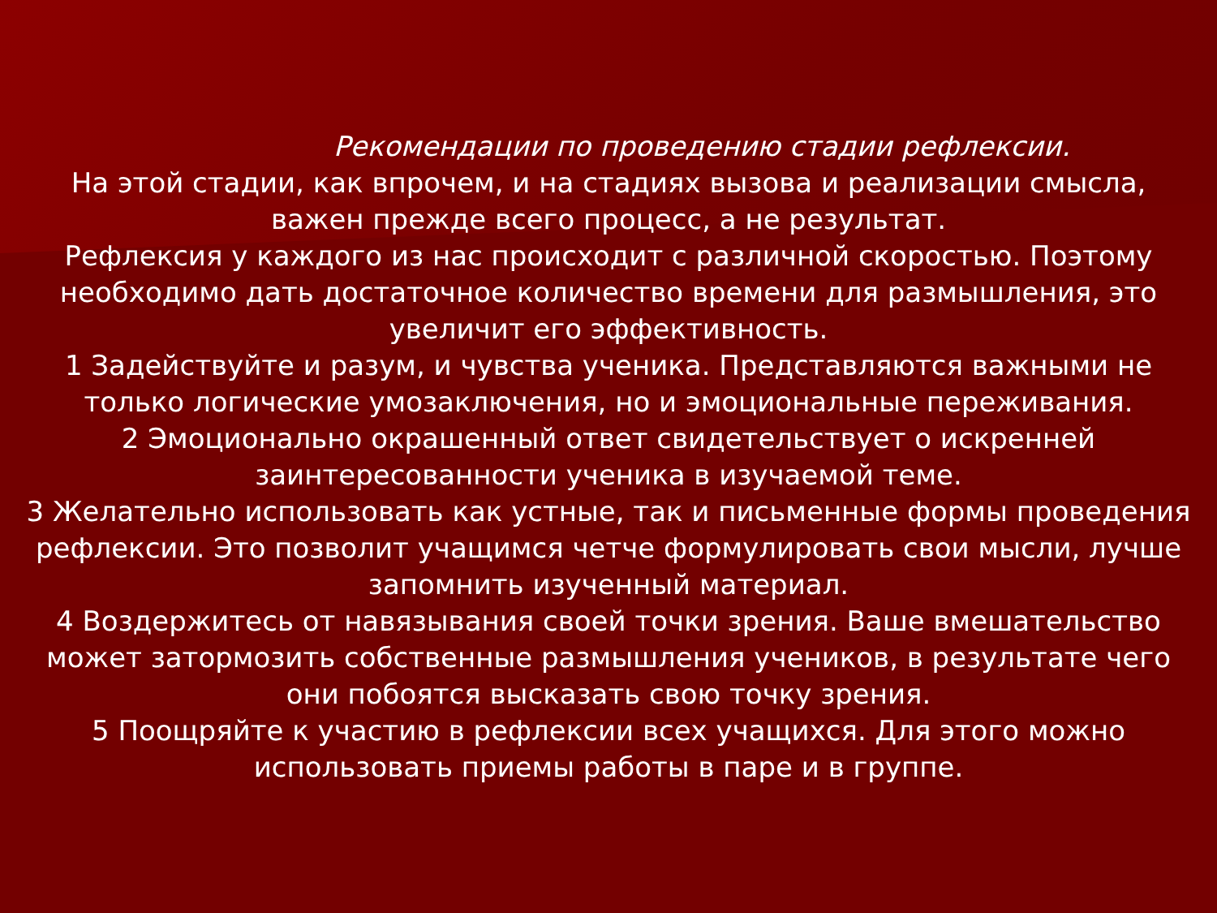Рекомендации по проведению стадии рефлексии.
На этой стадии, как впрочем, и на стадиях вызова и реализации смысла,
важен прежде всего процесс, а не результат.
Рефлексия у каждого из нас происходит с различной скоростью. Поэтому
необходимо дать достаточное количество времени для размышления, это
увеличит его эффективность.
1 Задействуйте и разум, и чувства ученика. Представляются важными не
только логические умозаключения, но и эмоциональные переживания.
2 Эмоционально окрашенный ответ свидетельствует о искренней
заинтересованности ученика в изучаемой теме.
3 Желательно использовать как устные, так и письменные формы проведения
рефлексии. Это позволит учащимся четче формулировать свои мысли, лучше
запомнить изученный материал.
4 Воздержитесь от навязывания своей точки зрения. Ваше вмешательство
может затормозить собственные размышления учеников, в результате чего
они побоятся высказать свою точку зрения.
5 Поощряйте к участию в рефлексии всех учащихся. Для этого можно
использовать приемы работы в паре и в группе.